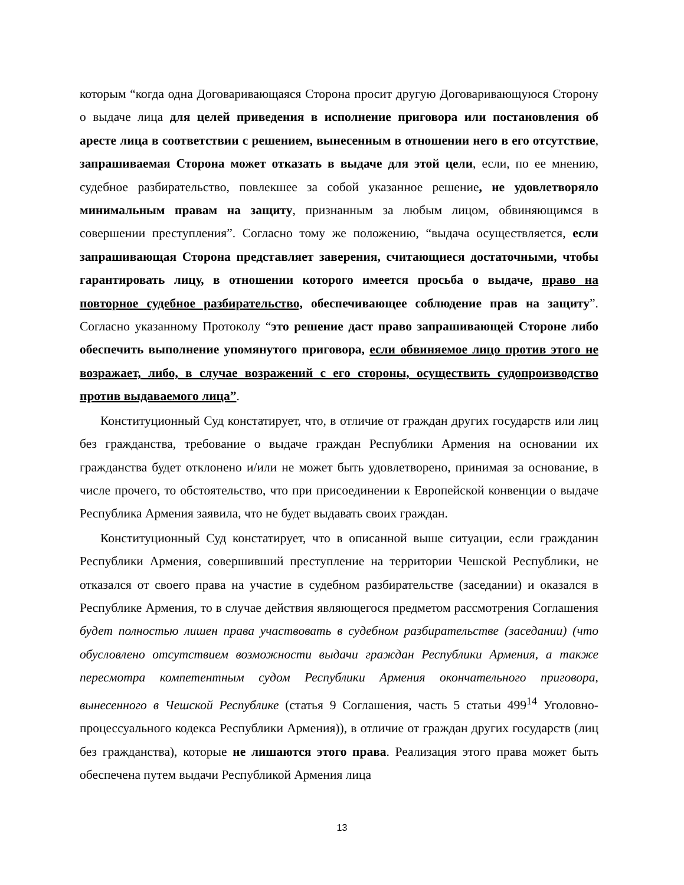которым “когда одна Договаривающаяся Сторона просит другую Договаривающуюся Сторону о выдаче лица для целей приведения в исполнение приговора или постановления об аресте лица в соответствии с решением, вынесенным в отношении него в его отсутствие, запрашиваемая Сторона может отказать в выдаче для этой цели, если, по ее мнению, судебное разбирательство, повлекшее за собой указанное решение, не удовлетворяло минимальным правам на защиту, признанным за любым лицом, обвиняющимся в совершении преступления”. Согласно тому же положению, “выдача осуществляется, если запрашивающая Сторона представляет заверения, считающиеся достаточными, чтобы гарантировать лицу, в отношении которого имеется просьба о выдаче, право на повторное судебное разбирательство, обеспечивающее соблюдение прав на защиту”. Согласно указанному Протоколу “это решение даст право запрашивающей Стороне либо обеспечить выполнение упомянутого приговора, если обвиняемое лицо против этого не возражает, либо, в случае возражений с его стороны, осуществить судопроизводство против выдаваемого лица”.
Конституционный Суд констатирует, что, в отличие от граждан других государств или лиц без гражданства, требование о выдаче граждан Республики Армения на основании их гражданства будет отклонено и/или не может быть удовлетворено, принимая за основание, в числе прочего, то обстоятельство, что при присоединении к Европейской конвенции о выдаче Республика Армения заявила, что не будет выдавать своих граждан.
Конституционный Суд констатирует, что в описанной выше ситуации, если гражданин Республики Армения, совершивший преступление на территории Чешской Республики, не отказался от своего права на участие в судебном разбирательстве (заседании) и оказался в Республике Армения, то в случае действия являющегося предметом рассмотрения Соглашения будет полностью лишен права участвовать в судебном разбирательстве (заседании) (что обусловлено отсутствием возможности выдачи граждан Республики Армения, а также пересмотра компетентным судом Республики Армения окончательного приговора, вынесенного в Чешской Республике (статья 9 Соглашения, часть 5 статьи 499<sup>14</sup> Уголовно-процессуального кодекса Республики Армения)), в отличие от граждан других государств (лиц без гражданства), которые не лишаются этого права. Реализация этого права может быть обеспечена путем выдачи Республикой Армения лица
13